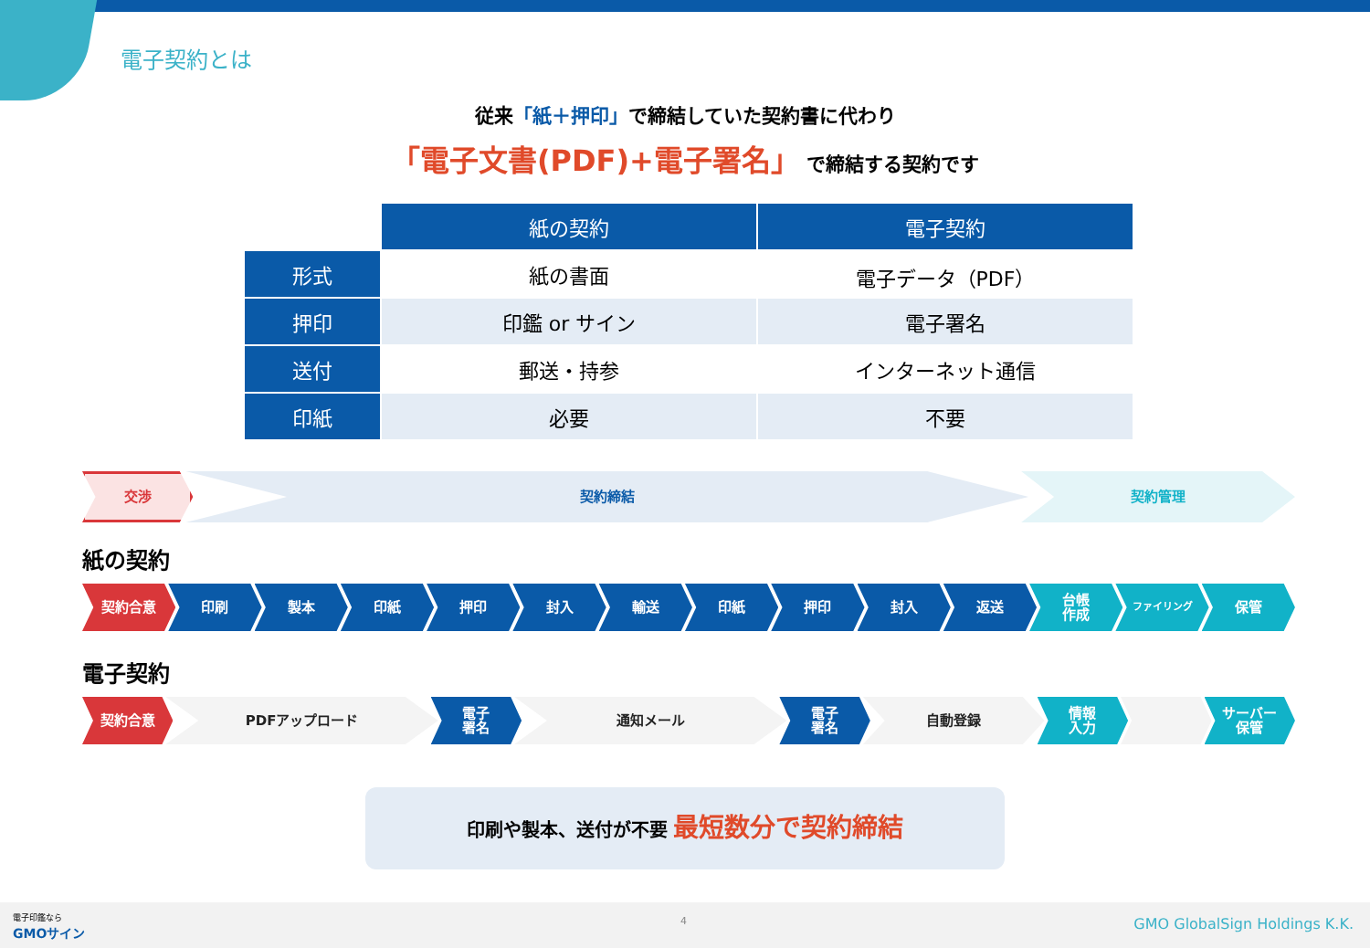電子契約とは
従来「紙＋押印」で締結していた契約書に代わり
「電子文書(PDF)+電子署名」 で締結する契約です
| | 紙の契約 | 電子契約 |
| 形式 | 紙の書面 | 電子データ（PDF） |
| 押印 | 印鑑 or サイン | 電子署名 |
| 送付 | 郵送・持参 | インターネット通信 |
| 印紙 | 必要 | 不要 |
交渉 契約締結 契約管理
紙の契約
契約合意 印刷 製本 印紙 押印 封入 輸送 印紙 押印 封入 返送 台帳
作成
ファイリング
保管
電子契約
契約合意 PDFアップロード 電子
署名
通知メール 電子
署名
自動登録 情報
入力
サーバー
保管
印刷や製本、送付が不要 最短数分で契約締結
電子印鑑なら
GMOサイン
4 GMO GlobalSign Holdings K.K.